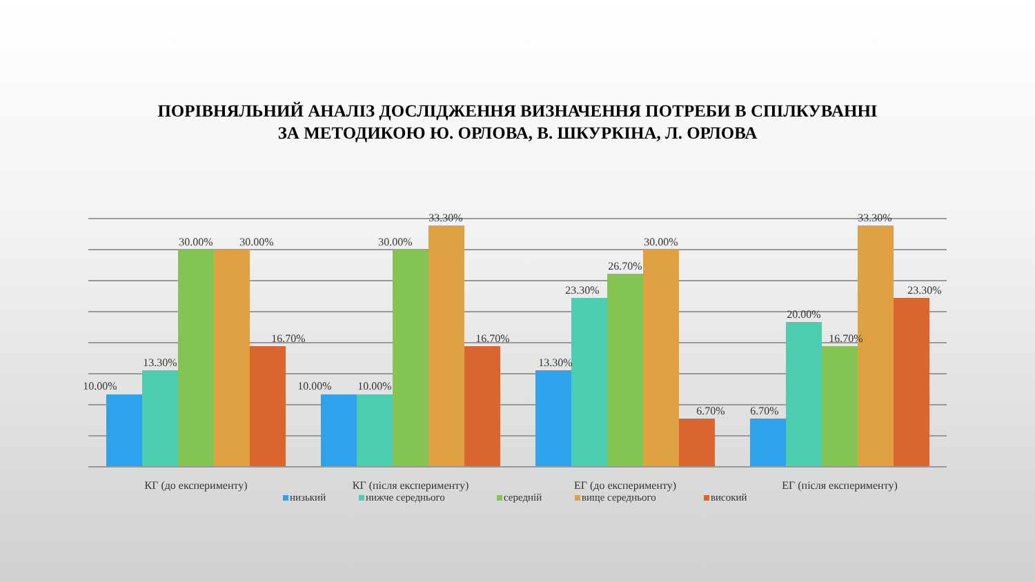ПОРІВНЯЛЬНИЙ АНАЛІЗ ДОСЛІДЖЕННЯ ВИЗНАЧЕННЯ ПОТРЕБИ В СПІЛКУВАННІ
ЗА МЕТОДИКОЮ Ю. ОРЛОВА, В. ШКУРКІНА, Л. ОРЛОВА
10.00%
13.30%
30.00%
30.00%
16.70%
10.00%
10.00%
30.00%
33.30%
16.70%
13.30%
23.30%
26.70%
30.00%
6.70%
6.70%
20.00%
16.70%
33.30%
23.30%
КГ (до експерименту)
КГ (після експерименту)
ЕГ (до експерименту)
ЕГ (після експерименту)
низький
нижче середнього
середній
вище середнього
високий